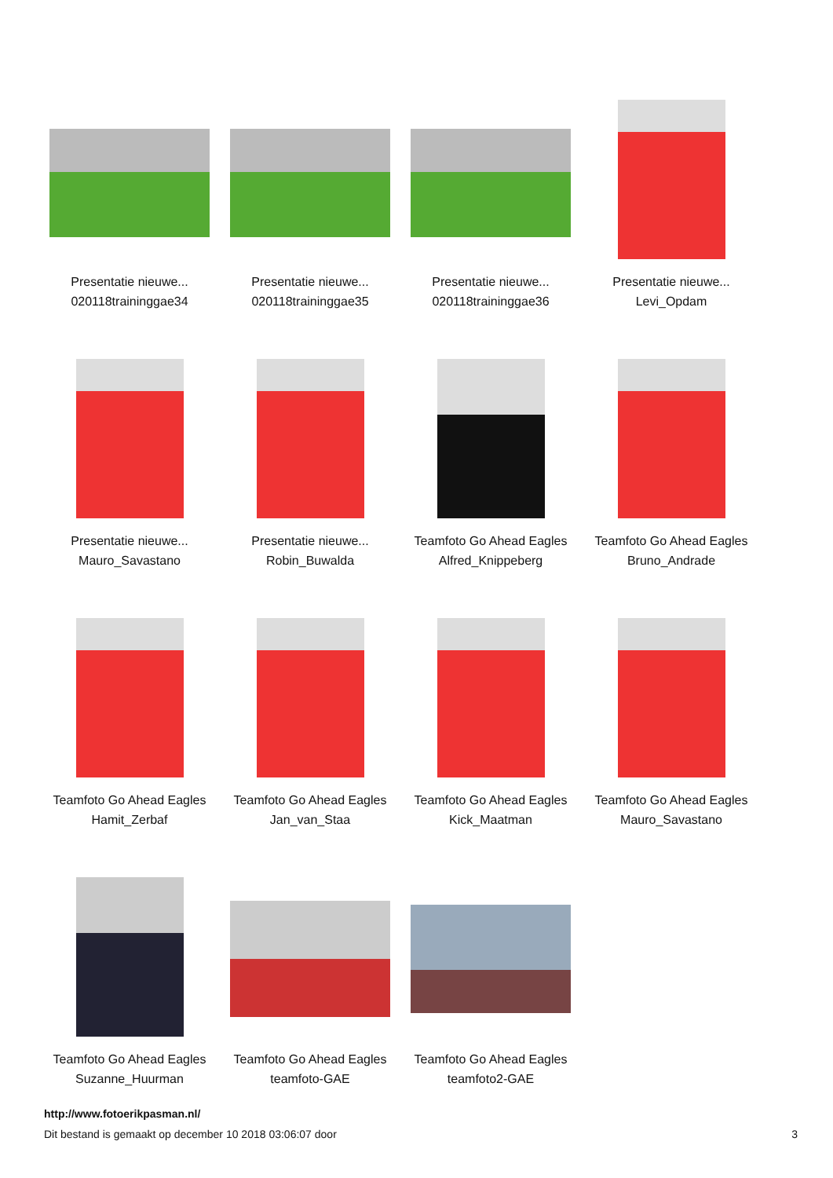Presentatie nieuwe...
020118traininggae34
Presentatie nieuwe...
020118traininggae35
Presentatie nieuwe...
020118traininggae36
Presentatie nieuwe...
Levi_Opdam
Presentatie nieuwe...
Mauro_Savastano
Presentatie nieuwe...
Robin_Buwalda
Teamfoto Go Ahead Eagles
Alfred_Knippeberg
Teamfoto Go Ahead Eagles
Bruno_Andrade
Teamfoto Go Ahead Eagles
Hamit_Zerbaf
Teamfoto Go Ahead Eagles
Jan_van_Staa
Teamfoto Go Ahead Eagles
Kick_Maatman
Teamfoto Go Ahead Eagles
Mauro_Savastano
Teamfoto Go Ahead Eagles
Suzanne_Huurman
Teamfoto Go Ahead Eagles
teamfoto-GAE
Teamfoto Go Ahead Eagles
teamfoto2-GAE
http://www.fotoerikpasman.nl/
Dit bestand is gemaakt op december 10 2018 03:06:07 door 3